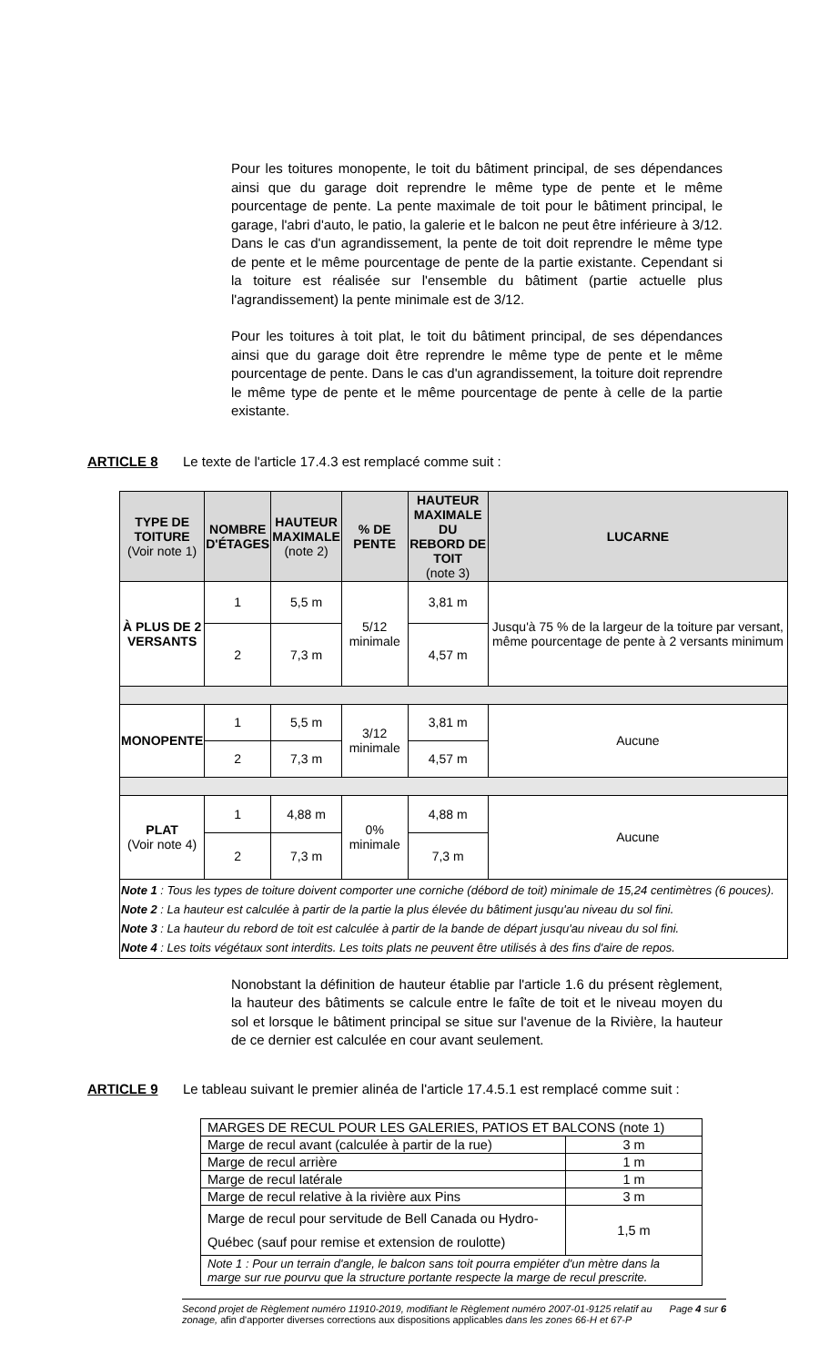Pour les toitures monopente, le toit du bâtiment principal, de ses dépendances ainsi que du garage doit reprendre le même type de pente et le même pourcentage de pente. La pente maximale de toit pour le bâtiment principal, le garage, l'abri d'auto, le patio, la galerie et le balcon ne peut être inférieure à 3/12. Dans le cas d'un agrandissement, la pente de toit doit reprendre le même type de pente et le même pourcentage de pente de la partie existante. Cependant si la toiture est réalisée sur l'ensemble du bâtiment (partie actuelle plus l'agrandissement) la pente minimale est de 3/12.
Pour les toitures à toit plat, le toit du bâtiment principal, de ses dépendances ainsi que du garage doit être reprendre le même type de pente et le même pourcentage de pente. Dans le cas d'un agrandissement, la toiture doit reprendre le même type de pente et le même pourcentage de pente à celle de la partie existante.
ARTICLE 8 Le texte de l'article 17.4.3 est remplacé comme suit :
| TYPE DE TOITURE (Voir note 1) | NOMBRE D'ÉTAGES | HAUTEUR MAXIMALE (note 2) | % DE PENTE | HAUTEUR MAXIMALE DU REBORD DE TOIT (note 3) | LUCARNE |
| --- | --- | --- | --- | --- | --- |
| À PLUS DE 2 VERSANTS | 1 | 5,5 m | 5/12 minimale | 3,81 m | Jusqu'à 75 % de la largeur de la toiture par versant, même pourcentage de pente à 2 versants minimum |
| | 2 | 7,3 m | | 4,57 m | |
| MONOPENTE | 1 | 5,5 m | 3/12 minimale | 3,81 m | Aucune |
| | 2 | 7,3 m | | 4,57 m | |
| PLAT (Voir note 4) | 1 | 4,88 m | 0% minimale | 4,88 m | Aucune |
| | 2 | 7,3 m | | 7,3 m | |
| Note 1 : Tous les types de toiture doivent comporter une corniche (débord de toit) minimale de 15,24 centimètres (6 pouces). Note 2 : La hauteur est calculée à partir de la partie la plus élevée du bâtiment jusqu'au niveau du sol fini. Note 3 : La hauteur du rebord de toit est calculée à partir de la bande de départ jusqu'au niveau du sol fini. Note 4 : Les toits végétaux sont interdits. Les toits plats ne peuvent être utilisés à des fins d'aire de repos. | | | | | |
Nonobstant la définition de hauteur établie par l'article 1.6 du présent règlement, la hauteur des bâtiments se calcule entre le faîte de toit et le niveau moyen du sol et lorsque le bâtiment principal se situe sur l'avenue de la Rivière, la hauteur de ce dernier est calculée en cour avant seulement.
ARTICLE 9 Le tableau suivant le premier alinéa de l'article 17.4.5.1 est remplacé comme suit :
| MARGES DE RECUL POUR LES GALERIES, PATIOS ET BALCONS (note 1) | |
| Marge de recul avant (calculée à partir de la rue) | 3 m |
| Marge de recul arrière | 1 m |
| Marge de recul latérale | 1 m |
| Marge de recul relative à la rivière aux Pins | 3 m |
| Marge de recul pour servitude de Bell Canada ou Hydro-Québec (sauf pour remise et extension de roulotte) | 1,5 m |
| Note 1 : Pour un terrain d'angle, le balcon sans toit pourra empiéter d'un mètre dans la marge sur rue pourvu que la structure portante respecte la marge de recul prescrite. | |
Second projet de Règlement numéro 11910-2019, modifiant le Règlement numéro 2007-01-9125 relatif au zonage, afin d'apporter diverses corrections aux dispositions applicables dans les zones 66-H et 67-P Page 4 sur 6